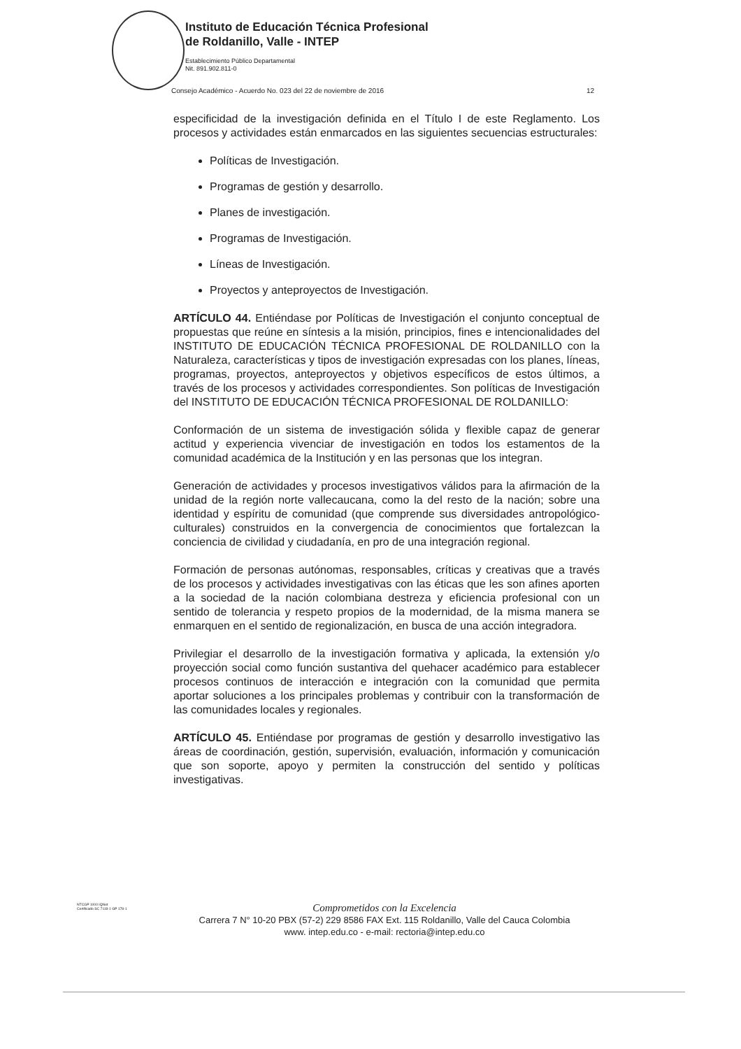Instituto de Educación Técnica Profesional
de Roldanillo, Valle - INTEP
Establecimiento Público Departamental
Nit. 891.902.811-0
Consejo Académico - Acuerdo No. 023 del 22 de noviembre de 2016 12
especificidad de la investigación definida en el Título I de este Reglamento. Los procesos y actividades están enmarcados en las siguientes secuencias estructurales:
Políticas de Investigación.
Programas de gestión y desarrollo.
Planes de investigación.
Programas de Investigación.
Líneas de Investigación.
Proyectos y anteproyectos de Investigación.
ARTÍCULO 44. Entiéndase por Políticas de Investigación el conjunto conceptual de propuestas que reúne en síntesis a la misión, principios, fines e intencionalidades del INSTITUTO DE EDUCACIÓN TÉCNICA PROFESIONAL DE ROLDANILLO con la Naturaleza, características y tipos de investigación expresadas con los planes, líneas, programas, proyectos, anteproyectos y objetivos específicos de estos últimos, a través de los procesos y actividades correspondientes. Son políticas de Investigación del INSTITUTO DE EDUCACIÓN TÉCNICA PROFESIONAL DE ROLDANILLO:
Conformación de un sistema de investigación sólida y flexible capaz de generar actitud y experiencia vivenciar de investigación en todos los estamentos de la comunidad académica de la Institución y en las personas que los integran.
Generación de actividades y procesos investigativos válidos para la afirmación de la unidad de la región norte vallecaucana, como la del resto de la nación; sobre una identidad y espíritu de comunidad (que comprende sus diversidades antropológico-culturales) construidos en la convergencia de conocimientos que fortalezcan la conciencia de civilidad y ciudadanía, en pro de una integración regional.
Formación de personas autónomas, responsables, críticas y creativas que a través de los procesos y actividades investigativas con las éticas que les son afines aporten a la sociedad de la nación colombiana destreza y eficiencia profesional con un sentido de tolerancia y respeto propios de la modernidad, de la misma manera se enmarquen en el sentido de regionalización, en busca de una acción integradora.
Privilegiar el desarrollo de la investigación formativa y aplicada, la extensión y/o proyección social como función sustantiva del quehacer académico para establecer procesos continuos de interacción e integración con la comunidad que permita aportar soluciones a los principales problemas y contribuir con la transformación de las comunidades locales y regionales.
ARTÍCULO 45. Entiéndase por programas de gestión y desarrollo investigativo las áreas de coordinación, gestión, supervisión, evaluación, información y comunicación que son soporte, apoyo y permiten la construcción del sentido y políticas investigativas.
NTCGP 1000 IQNet
Certificado SC 7118-1 GP 178-1
Comprometidos con la Excelencia
Carrera 7 N° 10-20 PBX (57-2) 229 8586 FAX Ext. 115 Roldanillo, Valle del Cauca Colombia
www. intep.edu.co - e-mail: rectoria@intep.edu.co